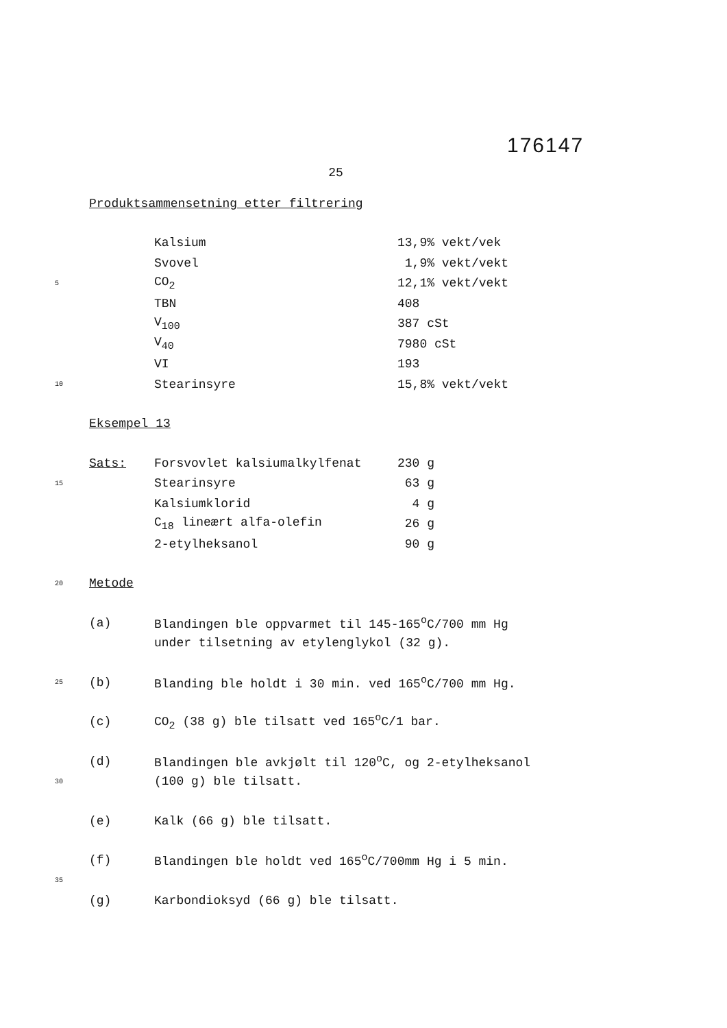176147
25
Produktsammensetning etter filtrering
Kalsium 13,9% vekt/vek
Svovel 1,9% vekt/vekt
5 CO<sub>2</sub> 12,1% vekt/vekt
TBN 408
V<sub>100</sub> 387 cSt
V<sub>40</sub> 7980 cSt
VI 193
10 Stearinsyre 15,8% vekt/vekt
Eksempel 13
Sats: Forsvovlet kalsiumalkylfenat 230 g
15 Stearinsyre 63 g
Kalsiumklorid 4 g
C<sub>18</sub> lineært alfa-olefin 26 g
2-etylheksanol 90 g
20
Metode
(a) Blandingen ble oppvarmet til 145-165<sup>o</sup>C/700 mm Hg
under tilsetning av etylenglykol (32 g).
25 (b) Blanding ble holdt i 30 min. ved 165<sup>o</sup>C/700 mm Hg.
(c) CO<sub>2</sub> (38 g) ble tilsatt ved 165<sup>o</sup>C/1 bar.
(d) Blandingen ble avkjølt til 120<sup>o</sup>C, og 2-etylheksanol
30 (100 g) ble tilsatt.
(e) Kalk (66 g) ble tilsatt.
(f) Blandingen ble holdt ved 165<sup>o</sup>C/700mm Hg i 5 min.
35
(g) Karbondioksyd (66 g) ble tilsatt.